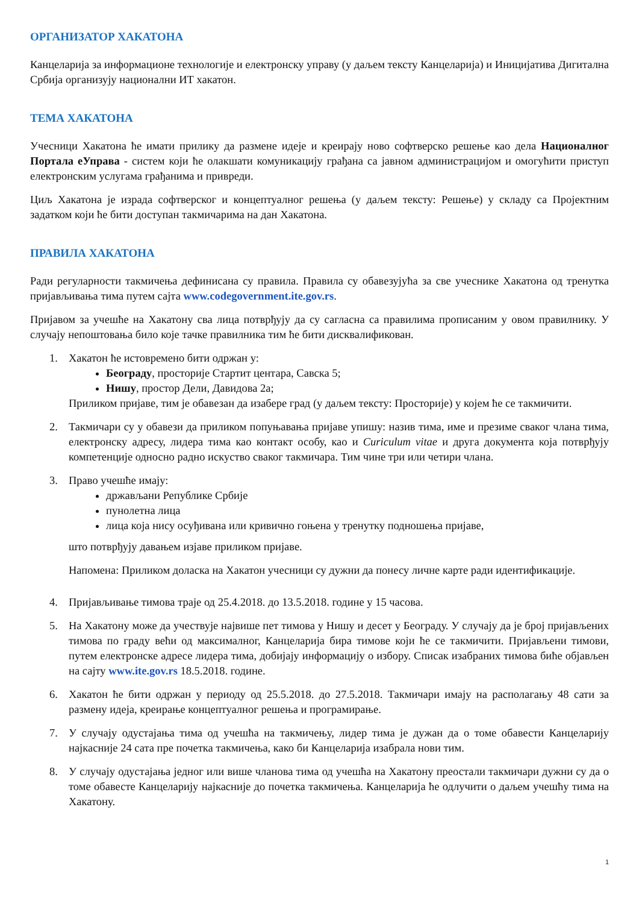ОРГАНИЗАТОР ХАКАТОНА
Канцеларија за информационе технологије и електронску управу (у даљем тексту Канцеларија) и Иницијатива Дигитална Србија организују национални ИТ хакатон.
ТЕМА ХАКАТОНА
Учесници Хакатона ће имати прилику да размене идеје и креирају ново софтверско решење као дела Националног Портала еУправа - систем који ће олакшати комуникацију грађана са јавном администрацијом и омогућити приступ електронским услугама грађанима и привреди.
Циљ Хакатона је израда софтверског и концептуалног решења (у даљем тексту: Решење) у складу са Пројектним задатком који ће бити доступан такмичарима на дан Хакатона.
ПРАВИЛА ХАКАТОНА
Ради регуларности такмичења дефинисана су правила. Правила су обавезујућа за све учеснике Хакатона од тренутка пријављивања тима путем сајта www.codegovernment.ite.gov.rs.
Пријавом за учешће на Хакатону сва лица потврђују да су сагласна са правилима прописаним у овом правилнику. У случају непоштовања било које тачке правилника тим ће бити дисквалификован.
1. Хакатон ће истовремено бити одржан у:
Београду, просторије Стартит центара, Савска 5;
Нишу, простор Дели, Давидова 2а;
Приликом пријаве, тим је обавезан да изабере град (у даљем тексту: Просторије) у којем ће се такмичити.
2. Такмичари су у обавези да приликом попуњавања пријаве упишу: назив тима, име и презиме сваког члана тима, електронску адресу, лидера тима као контакт особу, као и Curiculum vitae и друга документа која потврђују компетенције односно радно искуство сваког такмичара. Тим чине три или четири члана.
3. Право учешће имају:
држављани Републике Србије
пунолетна лица
лица која нису осуђивана или кривично гоњена у тренутку подношења пријаве,
што потврђују давањем изјаве приликом пријаве.
Напомена: Приликом доласка на Хакатон учесници су дужни да понесу личне карте ради идентификације.
4. Пријављивање тимова траје од 25.4.2018. до 13.5.2018. године у 15 часова.
5. На Хакатону може да учествује највише пет тимова у Нишу и десет у Београду. У случају да је број пријављених тимова по граду већи од максималног, Канцеларија бира тимове који ће се такмичити. Пријављени тимови, путем електронске адресе лидера тима, добијају информацију о избору. Списак изабраних тимова биће објављен на сајту www.ite.gov.rs 18.5.2018. године.
6. Хакатон ће бити одржан у периоду од 25.5.2018. до 27.5.2018. Такмичари имају на располагању 48 сати за размену идеја, креирање концептуалног решења и програмирање.
7. У случају одустајања тима од учешћа на такмичењу, лидер тима је дужан да о томе обавести Канцеларију најкасније 24 сата пре почетка такмичења, како би Канцеларија изабрала нови тим.
8. У случају одустајања једног или више чланова тима од учешћа на Хакатону преостали такмичари дужни су да о томе обавесте Канцеларију најкасније до почетка такмичења. Канцеларија ће одлучити о даљем учешћу тима на Хакатону.
1